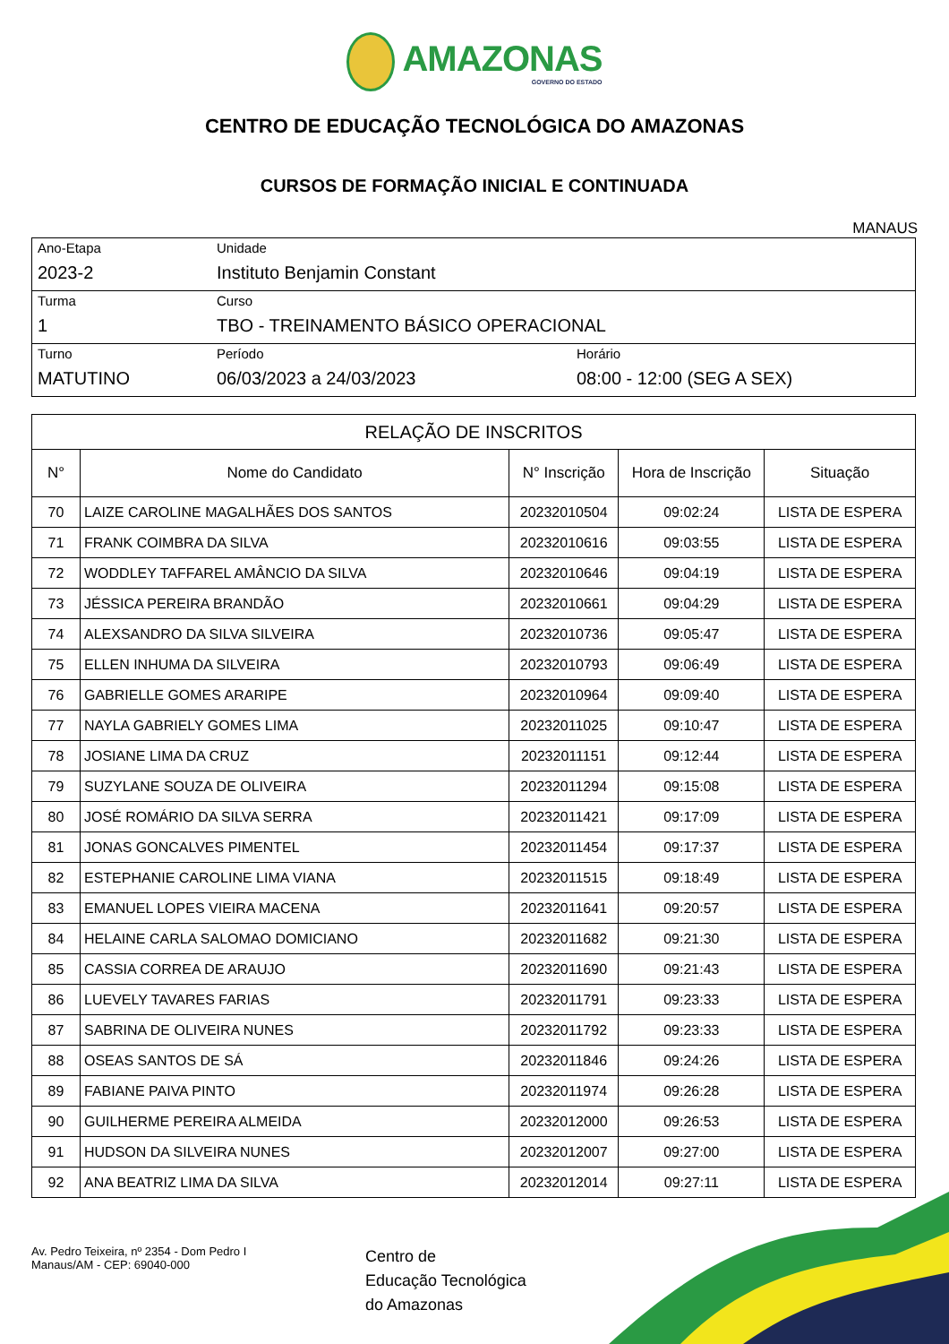AMAZONAS GOVERNO DO ESTADO
CENTRO DE EDUCAÇÃO TECNOLÓGICA DO AMAZONAS
CURSOS DE FORMAÇÃO INICIAL E CONTINUADA
MANAUS
| Ano-Etapa 2023-2 | Unidade Instituto Benjamin Constant | |
| Turma 1 | Curso TBO - TREINAMENTO BÁSICO OPERACIONAL | |
| Turno MATUTINO | Período 06/03/2023 a 24/03/2023 | Horário 08:00 - 12:00 (SEG A SEX) |
| RELAÇÃO DE INSCRITOS | | | | |
| --- | --- | --- | --- | --- |
| N° | Nome do Candidato | N° Inscrição | Hora de Inscrição | Situação |
| 70 | LAIZE CAROLINE MAGALHÃES DOS SANTOS | 20232010504 | 09:02:24 | LISTA DE ESPERA |
| 71 | FRANK COIMBRA DA SILVA | 20232010616 | 09:03:55 | LISTA DE ESPERA |
| 72 | WODDLEY TAFFAREL AMÂNCIO DA SILVA | 20232010646 | 09:04:19 | LISTA DE ESPERA |
| 73 | JÉSSICA PEREIRA BRANDÃO | 20232010661 | 09:04:29 | LISTA DE ESPERA |
| 74 | ALEXSANDRO DA SILVA SILVEIRA | 20232010736 | 09:05:47 | LISTA DE ESPERA |
| 75 | ELLEN INHUMA DA SILVEIRA | 20232010793 | 09:06:49 | LISTA DE ESPERA |
| 76 | GABRIELLE GOMES ARARIPE | 20232010964 | 09:09:40 | LISTA DE ESPERA |
| 77 | NAYLA GABRIELY GOMES LIMA | 20232011025 | 09:10:47 | LISTA DE ESPERA |
| 78 | JOSIANE LIMA DA CRUZ | 20232011151 | 09:12:44 | LISTA DE ESPERA |
| 79 | SUZYLANE SOUZA DE OLIVEIRA | 20232011294 | 09:15:08 | LISTA DE ESPERA |
| 80 | JOSÉ ROMÁRIO DA SILVA SERRA | 20232011421 | 09:17:09 | LISTA DE ESPERA |
| 81 | JONAS GONCALVES PIMENTEL | 20232011454 | 09:17:37 | LISTA DE ESPERA |
| 82 | ESTEPHANIE CAROLINE LIMA VIANA | 20232011515 | 09:18:49 | LISTA DE ESPERA |
| 83 | EMANUEL LOPES VIEIRA MACENA | 20232011641 | 09:20:57 | LISTA DE ESPERA |
| 84 | HELAINE CARLA SALOMAO DOMICIANO | 20232011682 | 09:21:30 | LISTA DE ESPERA |
| 85 | CASSIA CORREA DE ARAUJO | 20232011690 | 09:21:43 | LISTA DE ESPERA |
| 86 | LUEVELY TAVARES FARIAS | 20232011791 | 09:23:33 | LISTA DE ESPERA |
| 87 | SABRINA DE OLIVEIRA NUNES | 20232011792 | 09:23:33 | LISTA DE ESPERA |
| 88 | OSEAS SANTOS DE SÁ | 20232011846 | 09:24:26 | LISTA DE ESPERA |
| 89 | FABIANE PAIVA PINTO | 20232011974 | 09:26:28 | LISTA DE ESPERA |
| 90 | GUILHERME PEREIRA ALMEIDA | 20232012000 | 09:26:53 | LISTA DE ESPERA |
| 91 | HUDSON DA SILVEIRA NUNES | 20232012007 | 09:27:00 | LISTA DE ESPERA |
| 92 | ANA BEATRIZ LIMA DA SILVA | 20232012014 | 09:27:11 | LISTA DE ESPERA |
Av. Pedro Teixeira, nº 2354 - Dom Pedro I
Manaus/AM - CEP: 69040-000
Centro de
Educação Tecnológica
do Amazonas